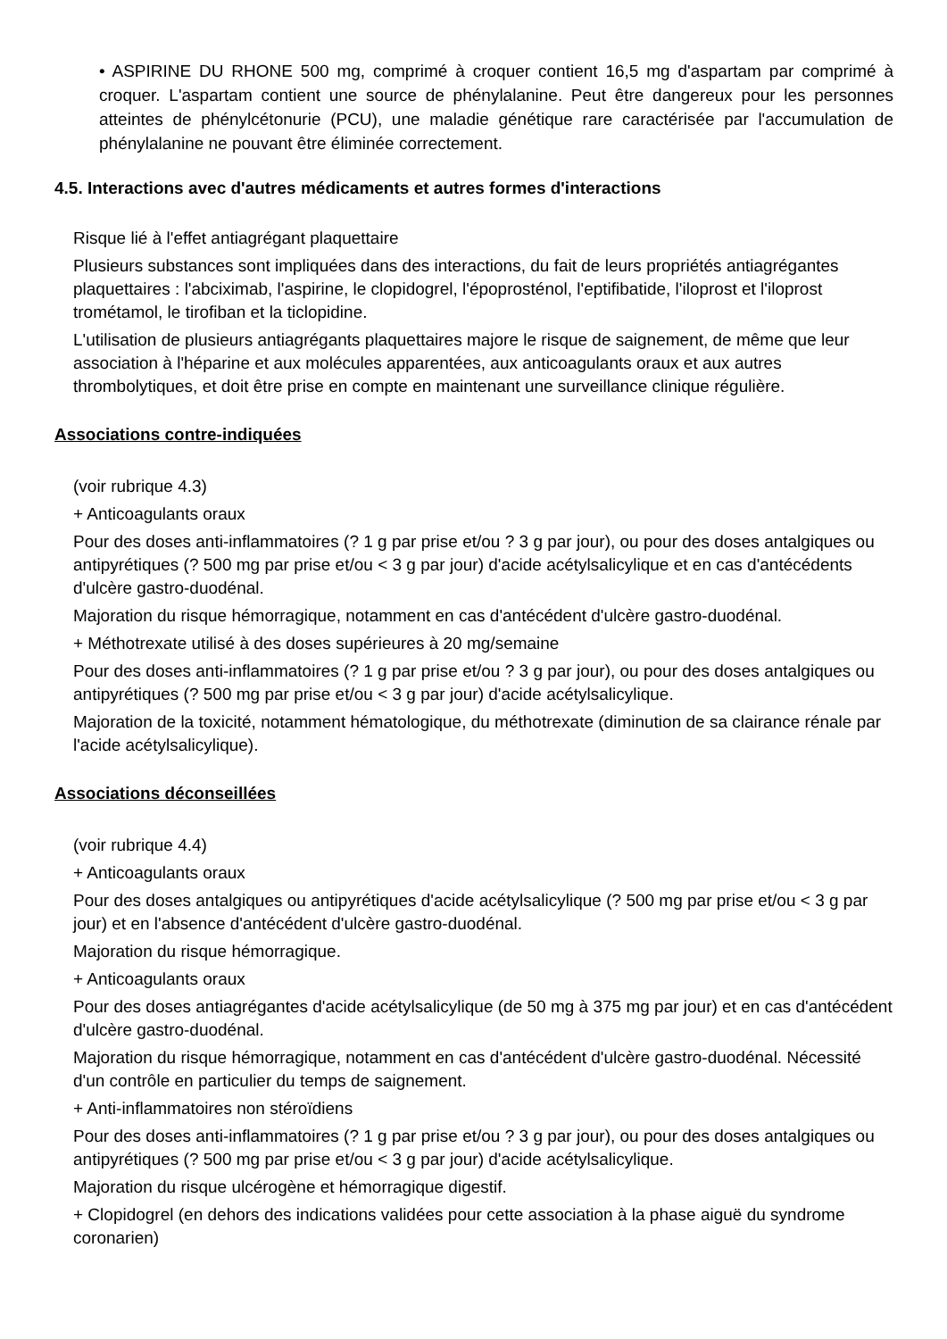• ASPIRINE DU RHONE 500 mg, comprimé à croquer contient 16,5 mg d'aspartam par comprimé à croquer. L'aspartam contient une source de phénylalanine. Peut être dangereux pour les personnes atteintes de phénylcétonurie (PCU), une maladie génétique rare caractérisée par l'accumulation de phénylalanine ne pouvant être éliminée correctement.
4.5. Interactions avec d'autres médicaments et autres formes d'interactions
Risque lié à l'effet antiagrégant plaquettaire
Plusieurs substances sont impliquées dans des interactions, du fait de leurs propriétés antiagrégantes plaquettaires : l'abciximab, l'aspirine, le clopidogrel, l'époprosténol, l'eptifibatide, l'iloprost et l'iloprost trométamol, le tirofiban et la ticlopidine.
L'utilisation de plusieurs antiagrégants plaquettaires majore le risque de saignement, de même que leur association à l'héparine et aux molécules apparentées, aux anticoagulants oraux et aux autres thrombolytiques, et doit être prise en compte en maintenant une surveillance clinique régulière.
Associations contre-indiquées
(voir rubrique 4.3)
+ Anticoagulants oraux
Pour des doses anti-inflammatoires (? 1 g par prise et/ou ? 3 g par jour), ou pour des doses antalgiques ou antipyrétiques (? 500 mg par prise et/ou < 3 g par jour) d'acide acétylsalicylique et en cas d'antécédents d'ulcère gastro-duodénal.
Majoration du risque hémorragique, notamment en cas d'antécédent d'ulcère gastro-duodénal.
+ Méthotrexate utilisé à des doses supérieures à 20 mg/semaine
Pour des doses anti-inflammatoires (? 1 g par prise et/ou ? 3 g par jour), ou pour des doses antalgiques ou antipyrétiques (? 500 mg par prise et/ou < 3 g par jour) d'acide acétylsalicylique.
Majoration de la toxicité, notamment hématologique, du méthotrexate (diminution de sa clairance rénale par l'acide acétylsalicylique).
Associations déconseillées
(voir rubrique 4.4)
+ Anticoagulants oraux
Pour des doses antalgiques ou antipyrétiques d'acide acétylsalicylique (? 500 mg par prise et/ou < 3 g par jour) et en l'absence d'antécédent d'ulcère gastro-duodénal.
Majoration du risque hémorragique.
+ Anticoagulants oraux
Pour des doses antiagrégantes d'acide acétylsalicylique (de 50 mg à 375 mg par jour) et en cas d'antécédent d'ulcère gastro-duodénal.
Majoration du risque hémorragique, notamment en cas d'antécédent d'ulcère gastro-duodénal. Nécessité d'un contrôle en particulier du temps de saignement.
+ Anti-inflammatoires non stéroïdiens
Pour des doses anti-inflammatoires (? 1 g par prise et/ou ? 3 g par jour), ou pour des doses antalgiques ou antipyrétiques (? 500 mg par prise et/ou < 3 g par jour) d'acide acétylsalicylique.
Majoration du risque ulcérogène et hémorragique digestif.
+ Clopidogrel (en dehors des indications validées pour cette association à la phase aiguë du syndrome coronarien)